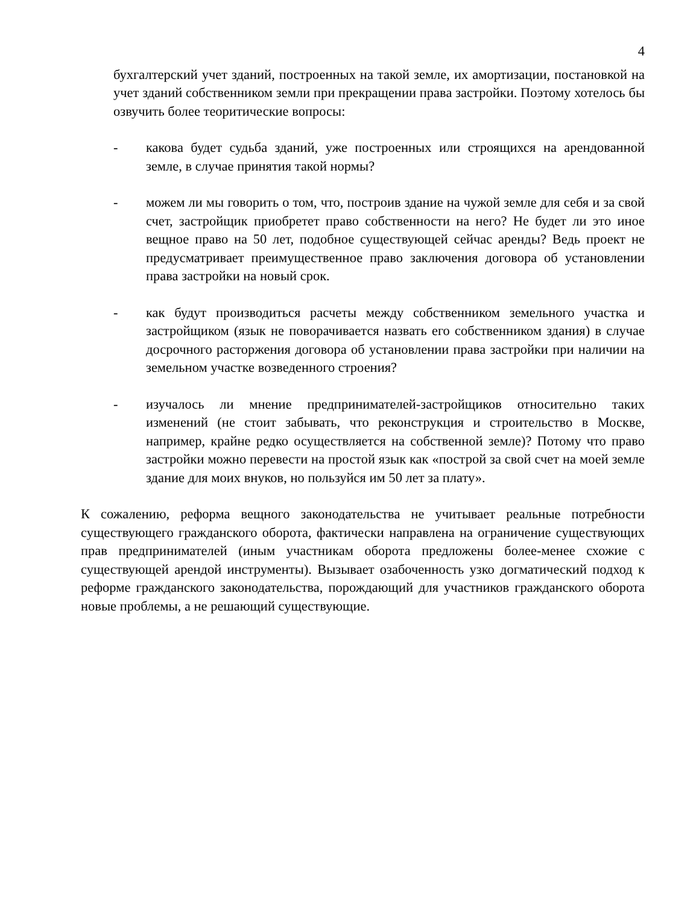4
бухгалтерский учет зданий, построенных на такой земле, их амортизации, постановкой на учет зданий собственником земли при прекращении права застройки. Поэтому хотелось бы озвучить более теоритические вопросы:
- какова будет судьба зданий, уже построенных или строящихся на арендованной земле, в случае принятия такой нормы?
- можем ли мы говорить о том, что, построив здание на чужой земле для себя и за свой счет, застройщик приобретет право собственности на него? Не будет ли это иное вещное право на 50 лет, подобное существующей сейчас аренды? Ведь проект не предусматривает преимущественное право заключения договора об установлении права застройки на новый срок.
- как будут производиться расчеты между собственником земельного участка и застройщиком (язык не поворачивается назвать его собственником здания) в случае досрочного расторжения договора об установлении права застройки при наличии на земельном участке возведенного строения?
- изучалось ли мнение предпринимателей-застройщиков относительно таких изменений (не стоит забывать, что реконструкция и строительство в Москве, например, крайне редко осуществляется на собственной земле)? Потому что право застройки можно перевести на простой язык как «построй за свой счет на моей земле здание для моих внуков, но пользуйся им 50 лет за плату».
К сожалению, реформа вещного законодательства не учитывает реальные потребности существующего гражданского оборота, фактически направлена на ограничение существующих прав предпринимателей (иным участникам оборота предложены более-менее схожие с существующей арендой инструменты). Вызывает озабоченность узко догматический подход к реформе гражданского законодательства, порождающий для участников гражданского оборота новые проблемы, а не решающий существующие.